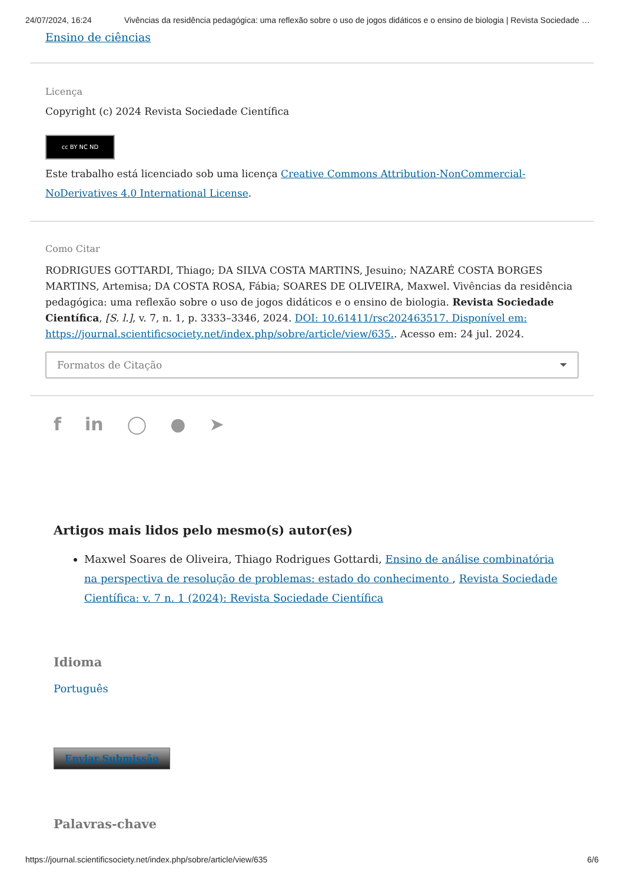24/07/2024, 16:24 Vivências da residência pedagógica: uma reflexão sobre o uso de jogos didáticos e o ensino de biologia | Revista Sociedade …
Ensino de ciências
Licença
Copyright (c) 2024 Revista Sociedade Científica
cc BY NC ND
Este trabalho está licenciado sob uma licença Creative Commons Attribution-NonCommercial-NoDerivatives 4.0 International License.
Como Citar
RODRIGUES GOTTARDI, Thiago; DA SILVA COSTA MARTINS, Jesuino; NAZARÉ COSTA BORGES MARTINS, Artemisa; DA COSTA ROSA, Fábia; SOARES DE OLIVEIRA, Maxwel. Vivências da residência pedagógica: uma reflexão sobre o uso de jogos didáticos e o ensino de biologia. Revista Sociedade Científica, [S. l.], v. 7, n. 1, p. 3333–3346, 2024. DOI: 10.61411/rsc202463517. Disponível em: https://journal.scientificsociety.net/index.php/sobre/article/view/635.. Acesso em: 24 jul. 2024.
Formatos de Citação
f in ◯ ● ➤
Artigos mais lidos pelo mesmo(s) autor(es)
Maxwel Soares de Oliveira, Thiago Rodrigues Gottardi, Ensino de análise combinatória na perspectiva de resolução de problemas: estado do conhecimento , Revista Sociedade Científica: v. 7 n. 1 (2024): Revista Sociedade Científica
Idioma
Português
Enviar Submissão
Palavras-chave
https://journal.scientificsociety.net/index.php/sobre/article/view/635 6/6